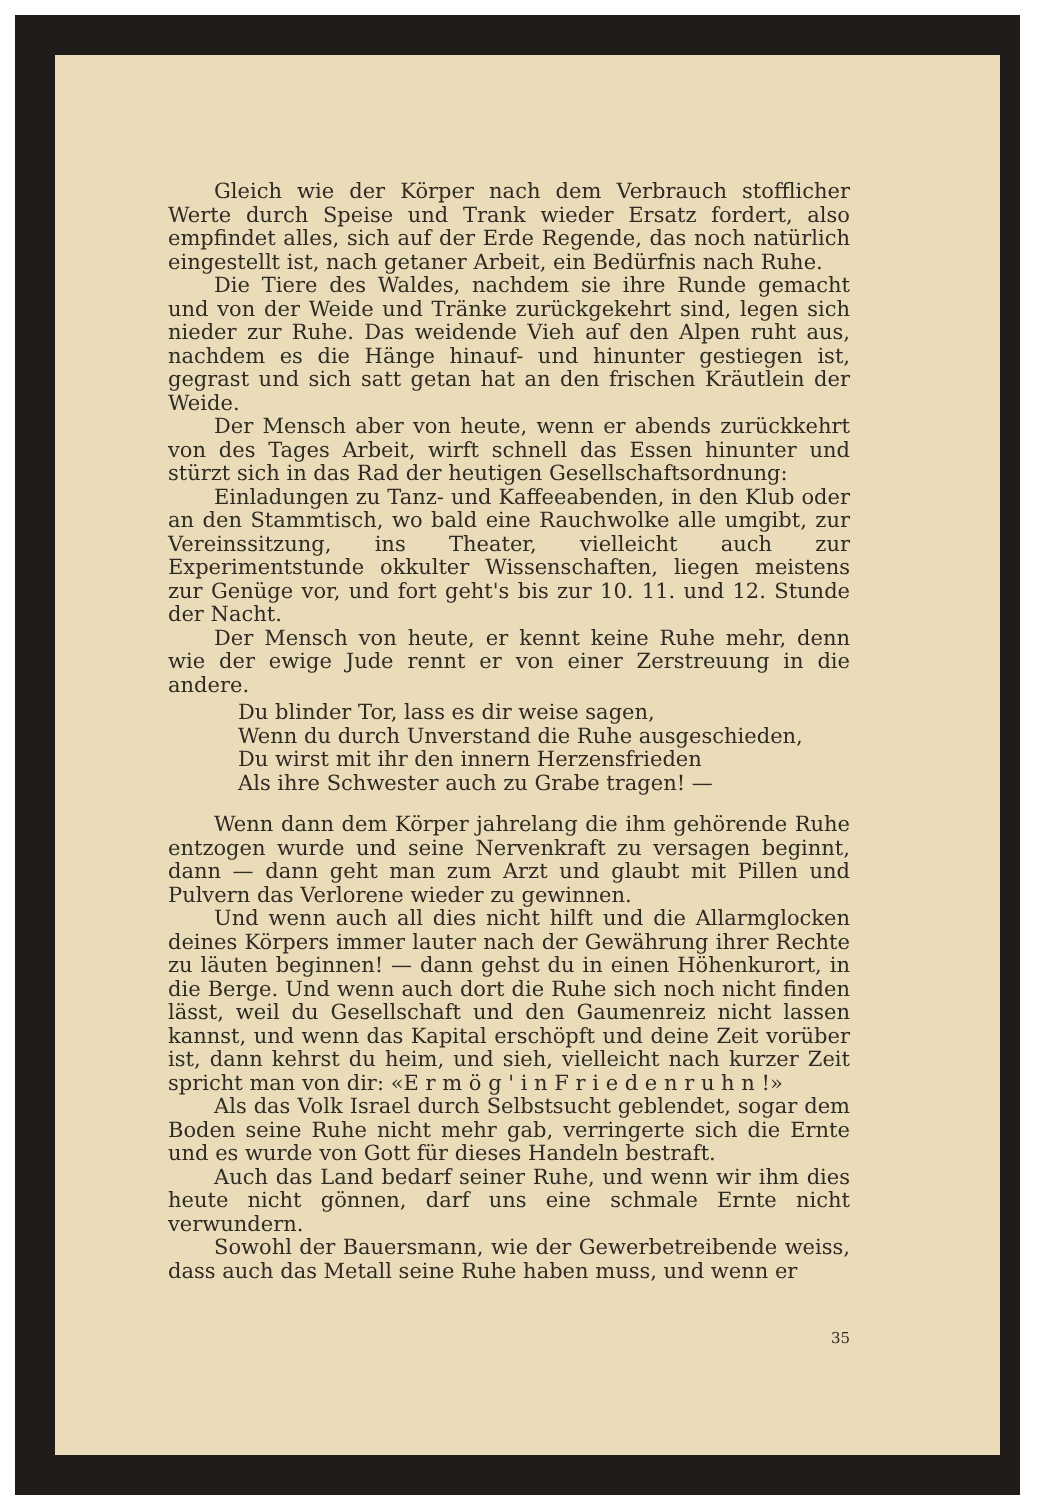Gleich wie der Körper nach dem Verbrauch stofflicher Werte durch Speise und Trank wieder Ersatz fordert, also empfindet alles, sich auf der Erde Regende, das noch natürlich eingestellt ist, nach getaner Arbeit, ein Bedürfnis nach Ruhe.
Die Tiere des Waldes, nachdem sie ihre Runde gemacht und von der Weide und Tränke zurückgekehrt sind, legen sich nieder zur Ruhe. Das weidende Vieh auf den Alpen ruht aus, nachdem es die Hänge hinauf- und hinunter gestiegen ist, gegrast und sich satt getan hat an den frischen Kräutlein der Weide.
Der Mensch aber von heute, wenn er abends zurückkehrt von des Tages Arbeit, wirft schnell das Essen hinunter und stürzt sich in das Rad der heutigen Gesellschaftsordnung:
Einladungen zu Tanz- und Kaffeeabenden, in den Klub oder an den Stammtisch, wo bald eine Rauchwolke alle umgibt, zur Vereinssitzung, ins Theater, vielleicht auch zur Experimentstunde okkulter Wissenschaften, liegen meistens zur Genüge vor, und fort geht's bis zur 10. 11. und 12. Stunde der Nacht.
Der Mensch von heute, er kennt keine Ruhe mehr, denn wie der ewige Jude rennt er von einer Zerstreuung in die andere.
Du blinder Tor, lass es dir weise sagen,
Wenn du durch Unverstand die Ruhe ausgeschieden,
Du wirst mit ihr den innern Herzensfrieden
Als ihre Schwester auch zu Grabe tragen! —
Wenn dann dem Körper jahrelang die ihm gehörende Ruhe entzogen wurde und seine Nervenkraft zu versagen beginnt, dann — dann geht man zum Arzt und glaubt mit Pillen und Pulvern das Verlorene wieder zu gewinnen.
Und wenn auch all dies nicht hilft und die Allarmglocken deines Körpers immer lauter nach der Gewährung ihrer Rechte zu läuten beginnen! — dann gehst du in einen Höhenkurort, in die Berge. Und wenn auch dort die Ruhe sich noch nicht finden lässt, weil du Gesellschaft und den Gaumenreiz nicht lassen kannst, und wenn das Kapital erschöpft und deine Zeit vorüber ist, dann kehrst du heim, und sieh, vielleicht nach kurzer Zeit spricht man von dir: «E r m ö g ' i n F r i e d e n r u h n !»
Als das Volk Israel durch Selbstsucht geblendet, sogar dem Boden seine Ruhe nicht mehr gab, verringerte sich die Ernte und es wurde von Gott für dieses Handeln bestraft.
Auch das Land bedarf seiner Ruhe, und wenn wir ihm dies heute nicht gönnen, darf uns eine schmale Ernte nicht verwundern.
Sowohl der Bauersmann, wie der Gewerbetreibende weiss, dass auch das Metall seine Ruhe haben muss, und wenn er
35